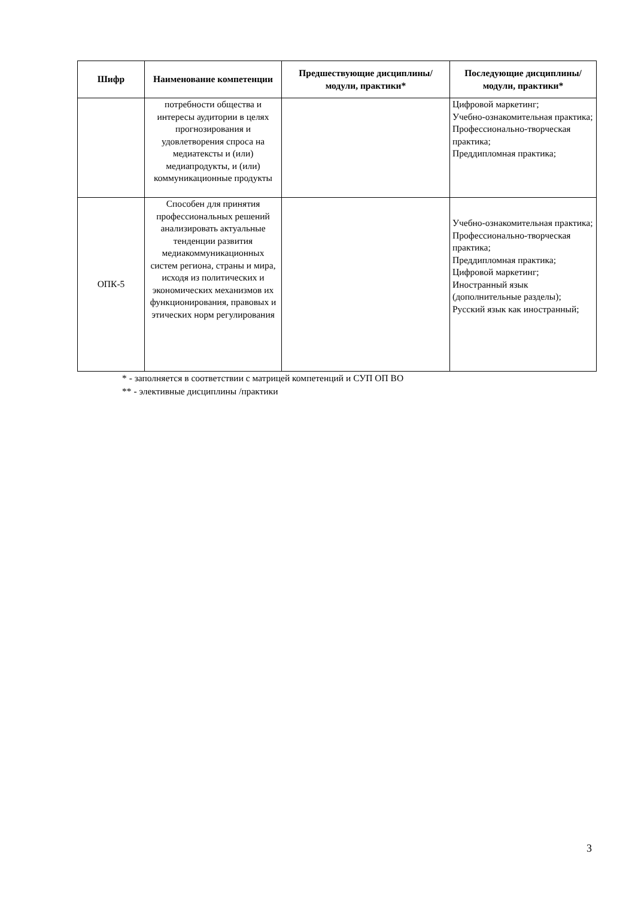| Шифр | Наименование компетенции | Предшествующие дисциплины/модули, практики* | Последующие дисциплины/модули, практики* |
| --- | --- | --- | --- |
| | потребности общества и интересы аудитории в целях прогнозирования и удовлетворения спроса на медиатексты и (или) медиапродукты, и (или) коммуникационные продукты | | Цифровой маркетинг; Учебно-ознакомительная практика; Профессионально-творческая практика; Преддипломная практика; |
| ОПК-5 | Способен для принятия профессиональных решений анализировать актуальные тенденции развития медиакоммуникационных систем региона, страны и мира, исходя из политических и экономических механизмов их функционирования, правовых и этических норм регулирования | | Учебно-ознакомительная практика; Профессионально-творческая практика; Преддипломная практика; Цифровой маркетинг; Иностранный язык (дополнительные разделы); Русский язык как иностранный; |
* - заполняется в соответствии с матрицей компетенций и СУП ОП ВО
** - элективные дисциплины /практики
3